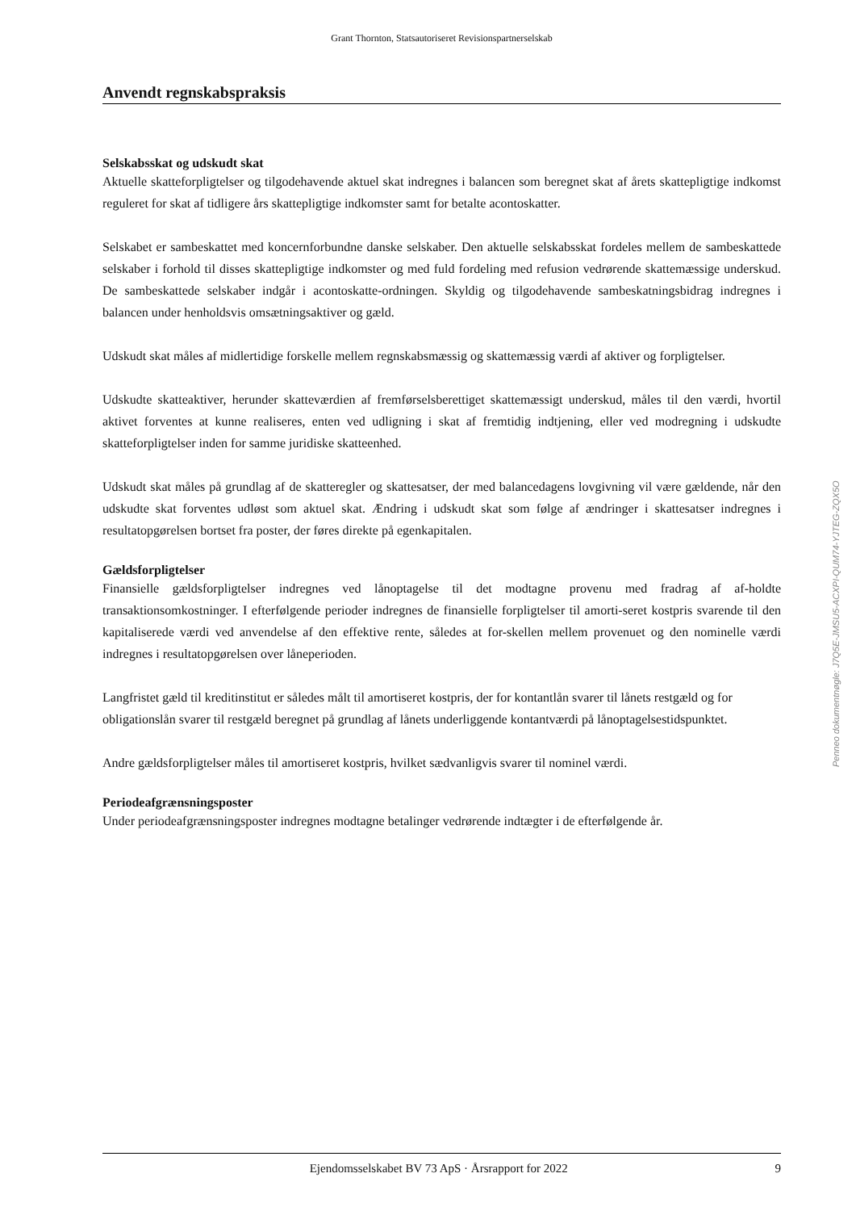Grant Thornton, Statsautoriseret Revisionspartnerselskab
Anvendt regnskabspraksis
Selskabsskat og udskudt skat
Aktuelle skatteforpligtelser og tilgodehavende aktuel skat indregnes i balancen som beregnet skat af årets skattepligtige indkomst reguleret for skat af tidligere års skattepligtige indkomster samt for betalte acontoskatter.
Selskabet er sambeskattet med koncernforbundne danske selskaber. Den aktuelle selskabsskat fordeles mellem de sambeskattede selskaber i forhold til disses skattepligtige indkomster og med fuld fordeling med refusion vedrørende skattemæssige underskud. De sambeskattede selskaber indgår i acontoskatte-ordningen. Skyldig og tilgodehavende sambeskatningsbidrag indregnes i balancen under henholdsvis omsætningsaktiver og gæld.
Udskudt skat måles af midlertidige forskelle mellem regnskabsmæssig og skattemæssig værdi af aktiver og forpligtelser.
Udskudte skatteaktiver, herunder skatteværdien af fremførselsberettiget skattemæssigt underskud, måles til den værdi, hvortil aktivet forventes at kunne realiseres, enten ved udligning i skat af fremtidig indtjening, eller ved modregning i udskudte skatteforpligtelser inden for samme juridiske skatteenhed.
Udskudt skat måles på grundlag af de skatteregler og skattesatser, der med balancedagens lovgivning vil være gældende, når den udskudte skat forventes udløst som aktuel skat. Ændring i udskudt skat som følge af ændringer i skattesatser indregnes i resultatopgørelsen bortset fra poster, der føres direkte på egenkapitalen.
Gældsforpligtelser
Finansielle gældsforpligtelser indregnes ved lånoptagelse til det modtagne provenu med fradrag af af-holdte transaktionsomkostninger. I efterfølgende perioder indregnes de finansielle forpligtelser til amorti-seret kostpris svarende til den kapitaliserede værdi ved anvendelse af den effektive rente, således at for-skellen mellem provenuet og den nominelle værdi indregnes i resultatopgørelsen over låneperioden.
Langfristet gæld til kreditinstitut er således målt til amortiseret kostpris, der for kontantlån svarer til lånets restgæld og for obligationslån svarer til restgæld beregnet på grundlag af lånets underliggende kontantværdi på lånoptagelsestidspunktet.
Andre gældsforpligtelser måles til amortiseret kostpris, hvilket sædvanligvis svarer til nominel værdi.
Periodeafgrænsningsposter
Under periodeafgrænsningsposter indregnes modtagne betalinger vedrørende indtægter i de efterfølgende år.
Penneo dokumentnøgle: J7Q5E-JMSU5-ACXPI-QUM74-YJTEG-ZQX5O
Ejendomsselskabet BV 73 ApS · Årsrapport for 2022 9